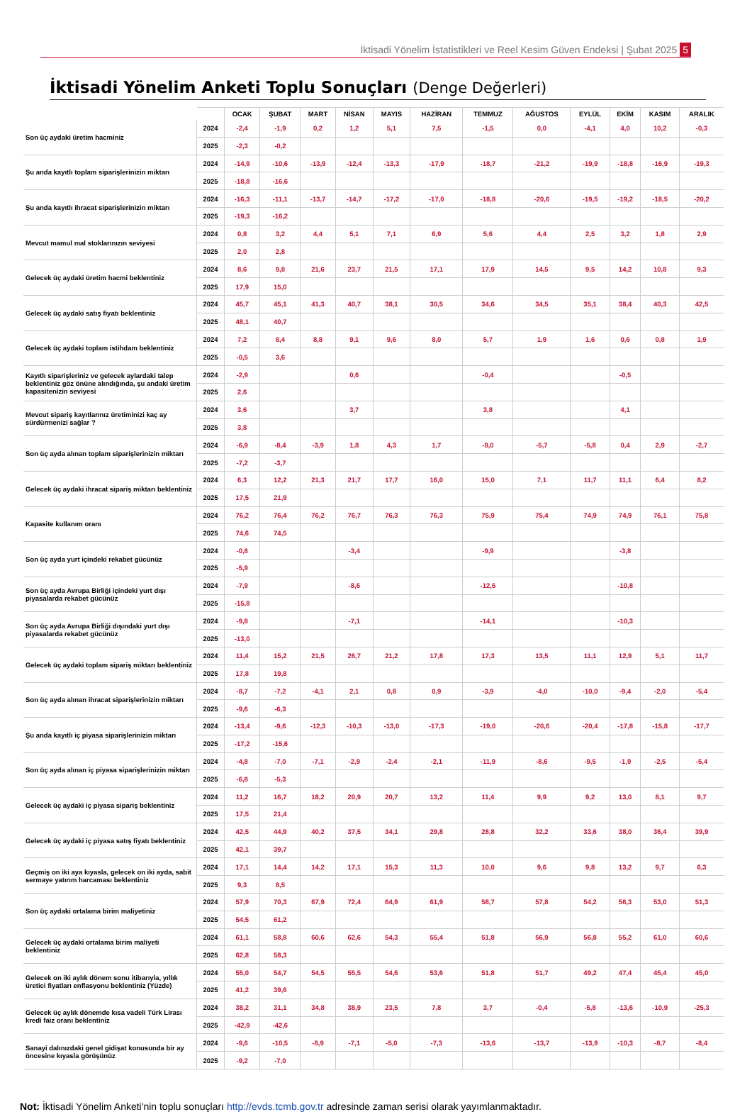İktisadi Yönelim İstatistikleri ve Reel Kesim Güven Endeksi | Şubat 2025 5
İktisadi Yönelim Anketi Toplu Sonuçları (Denge Değerleri)
| | | OCAK | ŞUBAT | MART | NİSAN | MAYIS | HAZİRAN | TEMMUZ | AĞUSTOS | EYLÜL | EKİM | KASIM | ARALIK |
| --- | --- | --- | --- | --- | --- | --- | --- | --- | --- | --- | --- | --- | --- |
| Son üç aydaki üretim hacminiz | 2024 | -2,4 | -1,9 | 0,2 | 1,2 | 5,1 | 7,5 | -1,5 | 0,0 | -4,1 | 4,0 | 10,2 | -0,3 |
| | 2025 | -2,3 | -0,2 | | | | | | | | | | |
| Şu anda kayıtlı toplam siparişlerinizin miktarı | 2024 | -14,9 | -10,6 | -13,9 | -12,4 | -13,3 | -17,9 | -18,7 | -21,2 | -19,9 | -18,8 | -16,9 | -19,3 |
| | 2025 | -18,8 | -16,6 | | | | | | | | | | |
| Şu anda kayıtlı ihracat siparişlerinizin miktarı | 2024 | -16,3 | -11,1 | -13,7 | -14,7 | -17,2 | -17,0 | -18,8 | -20,6 | -19,5 | -19,2 | -18,5 | -20,2 |
| | 2025 | -19,3 | -16,2 | | | | | | | | | | |
| Mevcut mamul mal stoklarınızın seviyesi | 2024 | 0,8 | 3,2 | 4,4 | 5,1 | 7,1 | 6,9 | 5,6 | 4,4 | 2,5 | 3,2 | 1,8 | 2,9 |
| | 2025 | 2,0 | 2,8 | | | | | | | | | | |
| Gelecek üç aydaki üretim hacmi beklentiniz | 2024 | 8,6 | 9,8 | 21,6 | 23,7 | 21,5 | 17,1 | 17,9 | 14,5 | 9,5 | 14,2 | 10,8 | 9,3 |
| | 2025 | 17,9 | 15,0 | | | | | | | | | | |
| Gelecek üç aydaki satış fiyatı beklentiniz | 2024 | 45,7 | 45,1 | 41,3 | 40,7 | 38,1 | 30,5 | 34,6 | 34,5 | 35,1 | 38,4 | 40,3 | 42,5 |
| | 2025 | 48,1 | 40,7 | | | | | | | | | | |
| Gelecek üç aydaki toplam istihdam beklentiniz | 2024 | 7,2 | 8,4 | 8,8 | 9,1 | 9,6 | 8,0 | 5,7 | 1,9 | 1,6 | 0,6 | 0,8 | 1,9 |
| | 2025 | -0,5 | 3,6 | | | | | | | | | | |
| Kayıtlı siparişleriniz ve gelecek aylardaki talep beklentiniz göz önüne alındığında, şu andaki üretim kapasitenizin seviyesi | 2024 | -2,9 | | | 0,6 | | | -0,4 | | | -0,5 | | |
| | 2025 | 2,6 | | | | | | | | | | | |
| Mevcut sipariş kayıtlarınız üretiminizi kaç ay sürdürmenizi sağlar ? | 2024 | 3,6 | | | 3,7 | | | 3,8 | | | 4,1 | | |
| | 2025 | 3,8 | | | | | | | | | | | |
| Son üç ayda alınan toplam siparişlerinizin miktarı | 2024 | -6,9 | -8,4 | -3,9 | 1,8 | 4,3 | 1,7 | -8,0 | -5,7 | -5,8 | 0,4 | 2,9 | -2,7 |
| | 2025 | -7,2 | -3,7 | | | | | | | | | | |
| Gelecek üç aydaki ihracat sipariş miktarı beklentiniz | 2024 | 6,3 | 12,2 | 21,3 | 21,7 | 17,7 | 16,0 | 15,0 | 7,1 | 11,7 | 11,1 | 6,4 | 8,2 |
| | 2025 | 17,5 | 21,9 | | | | | | | | | | |
| Kapasite kullanım oranı | 2024 | 76,2 | 76,4 | 76,2 | 76,7 | 76,3 | 76,3 | 75,9 | 75,4 | 74,9 | 74,9 | 76,1 | 75,8 |
| | 2025 | 74,6 | 74,5 | | | | | | | | | | |
| Son üç ayda yurt içindeki rekabet gücünüz | 2024 | -0,8 | | | -3,4 | | | -9,9 | | | -3,8 | | |
| | 2025 | -5,9 | | | | | | | | | | | |
| Son üç ayda Avrupa Birliği içindeki yurt dışı piyasalarda rekabet gücünüz | 2024 | -7,9 | | | -8,6 | | | -12,6 | | | -10,8 | | |
| | 2025 | -15,8 | | | | | | | | | | | |
| Son üç ayda Avrupa Birliği dışındaki yurt dışı piyasalarda rekabet gücünüz | 2024 | -9,8 | | | -7,1 | | | -14,1 | | | -10,3 | | |
| | 2025 | -13,0 | | | | | | | | | | | |
| Gelecek üç aydaki toplam sipariş miktarı beklentiniz | 2024 | 11,4 | 15,2 | 21,5 | 26,7 | 21,2 | 17,8 | 17,3 | 13,5 | 11,1 | 12,9 | 5,1 | 11,7 |
| | 2025 | 17,8 | 19,8 | | | | | | | | | | |
| Son üç ayda alınan ihracat siparişlerinizin miktarı | 2024 | -8,7 | -7,2 | -4,1 | 2,1 | 0,8 | 0,9 | -3,9 | -4,0 | -10,0 | -9,4 | -2,0 | -5,4 |
| | 2025 | -9,6 | -6,3 | | | | | | | | | | |
| Şu anda kayıtlı iç piyasa siparişlerinizin miktarı | 2024 | -13,4 | -9,6 | -12,3 | -10,3 | -13,0 | -17,3 | -19,0 | -20,6 | -20,4 | -17,8 | -15,8 | -17,7 |
| | 2025 | -17,2 | -15,6 | | | | | | | | | | |
| Son üç ayda alınan iç piyasa siparişlerinizin miktarı | 2024 | -4,8 | -7,0 | -7,1 | -2,9 | -2,4 | -2,1 | -11,9 | -8,6 | -9,5 | -1,9 | -2,5 | -5,4 |
| | 2025 | -6,8 | -5,3 | | | | | | | | | | |
| Gelecek üç aydaki iç piyasa sipariş beklentiniz | 2024 | 11,2 | 16,7 | 18,2 | 20,9 | 20,7 | 13,2 | 11,4 | 9,9 | 9,2 | 13,0 | 8,1 | 9,7 |
| | 2025 | 17,5 | 21,4 | | | | | | | | | | |
| Gelecek üç aydaki iç piyasa satış fiyatı beklentiniz | 2024 | 42,5 | 44,9 | 40,2 | 37,5 | 34,1 | 29,8 | 28,8 | 32,2 | 33,6 | 38,0 | 36,4 | 39,9 |
| | 2025 | 42,1 | 39,7 | | | | | | | | | | |
| Geçmiş on iki aya kıyasla, gelecek on iki ayda, sabit sermaye yatırım harcaması beklentiniz | 2024 | 17,1 | 14,4 | 14,2 | 17,1 | 15,3 | 11,3 | 10,0 | 9,6 | 9,8 | 13,2 | 9,7 | 6,3 |
| | 2025 | 9,3 | 8,5 | | | | | | | | | | |
| Son üç aydaki ortalama birim maliyetiniz | 2024 | 57,9 | 70,3 | 67,9 | 72,4 | 64,9 | 61,9 | 58,7 | 57,8 | 54,2 | 56,3 | 53,0 | 51,3 |
| | 2025 | 54,5 | 61,2 | | | | | | | | | | |
| Gelecek üç aydaki ortalama birim maliyeti beklentiniz | 2024 | 61,1 | 58,8 | 60,6 | 62,6 | 54,3 | 55,4 | 51,8 | 56,9 | 56,8 | 55,2 | 61,0 | 60,6 |
| | 2025 | 62,8 | 58,3 | | | | | | | | | | |
| Gelecek on iki aylık dönem sonu itibarıyla, yıllık üretici fiyatları enflasyonu beklentiniz (Yüzde) | 2024 | 55,0 | 54,7 | 54,5 | 55,5 | 54,6 | 53,6 | 51,8 | 51,7 | 49,2 | 47,4 | 45,4 | 45,0 |
| | 2025 | 41,2 | 39,6 | | | | | | | | | | |
| Gelecek üç aylık dönemde kısa vadeli Türk Lirası kredi faiz oranı beklentiniz | 2024 | 38,2 | 31,1 | 34,8 | 38,9 | 23,5 | 7,8 | 3,7 | -0,4 | -5,8 | -13,6 | -10,9 | -25,3 |
| | 2025 | -42,9 | -42,6 | | | | | | | | | | |
| Sanayi dalınızdaki genel gidişat konusunda bir ay öncesine kıyasla görüşünüz | 2024 | -9,6 | -10,5 | -8,9 | -7,1 | -5,0 | -7,3 | -13,6 | -13,7 | -13,9 | -10,3 | -8,7 | -8,4 |
| | 2025 | -9,2 | -7,0 | | | | | | | | | | |
Not: İktisadi Yönelim Anketi'nin toplu sonuçları http://evds.tcmb.gov.tr adresinde zaman serisi olarak yayımlanmaktadır.